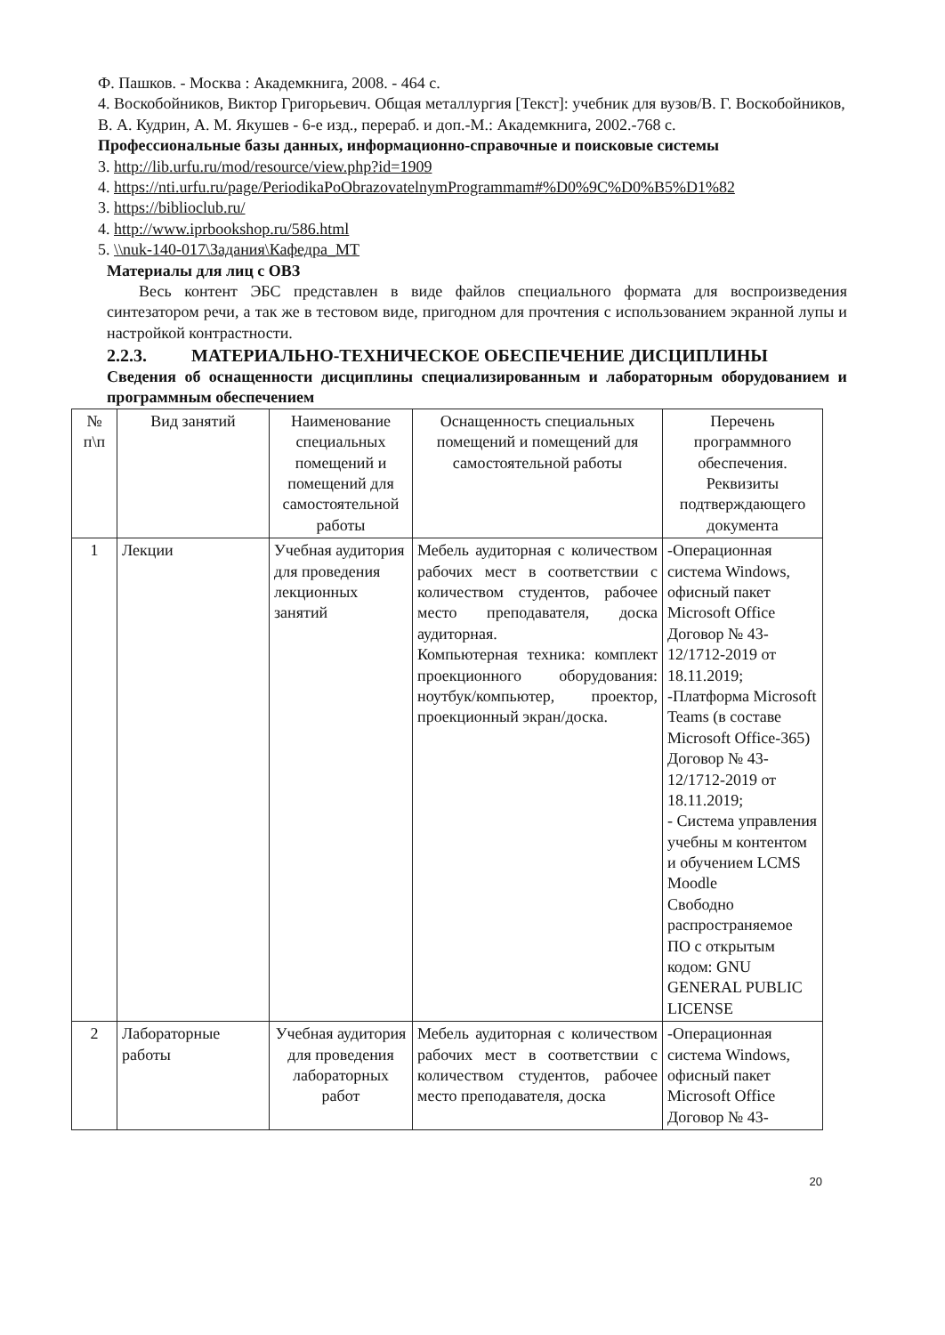Ф. Пашков. - Москва : Академкнига, 2008. - 464 с.
4. Воскобойников, Виктор Григорьевич. Общая металлургия [Текст]: учебник для вузов/В. Г. Воскобойников, В. А. Кудрин, А. М. Якушев - 6-е изд., перераб. и доп.-М.: Академкнига, 2002.-768 с.
Профессиональные базы данных, информационно-справочные и поисковые системы
3. http://lib.urfu.ru/mod/resource/view.php?id=1909
4. https://nti.urfu.ru/page/PeriodikaPoObrazovatelnymProgrammam#%D0%9C%D0%B5%D1%82
3. https://biblioclub.ru/
4. http://www.iprbookshop.ru/586.html
5. \\nuk-140-017\Задания\Кафедра_МТ
Материалы для лиц с ОВЗ
Весь контент ЭБС представлен в виде файлов специального формата для воспроизведения синтезатором речи, а так же в тестовом виде, пригодном для прочтения с использованием экранной лупы и настройкой контрастности.
2.2.3. МАТЕРИАЛЬНО-ТЕХНИЧЕСКОЕ ОБЕСПЕЧЕНИЕ ДИСЦИПЛИНЫ
Сведения об оснащенности дисциплины специализированным и лабораторным оборудованием и программным обеспечением
| № п\п | Вид занятий | Наименование специальных помещений и помещений для самостоятельной работы | Оснащенность специальных помещений и помещений для самостоятельной работы | Перечень программного обеспечения. Реквизиты подтверждающего документа |
| 1 | Лекции | Учебная аудитория для проведения лекционных занятий | Мебель аудиторная с количеством рабочих мест в соответствии с количеством студентов, рабочее место преподавателя, доска аудиторная. Компьютерная техника: комплект проекционного оборудования: ноутбук/компьютер, проектор, проекционный экран/доска. | -Операционная система Windows, офисный пакет Microsoft Office Договор № 43-12/1712-2019 от 18.11.2019; -Платформа Microsoft Teams (в составе Microsoft Office-365) Договор № 43-12/1712-2019 от 18.11.2019; - Система управления учебны м контентом и обучением LCMS Moodle Свободно распространяемое ПО с открытым кодом: GNU GENERAL PUBLIC LICENSE |
| 2 | Лабораторные работы | Учебная аудитория для проведения лабораторных работ | Мебель аудиторная с количеством рабочих мест в соответствии с количеством студентов, рабочее место преподавателя, доска | -Операционная система Windows, офисный пакет Microsoft Office Договор № 43- |
20